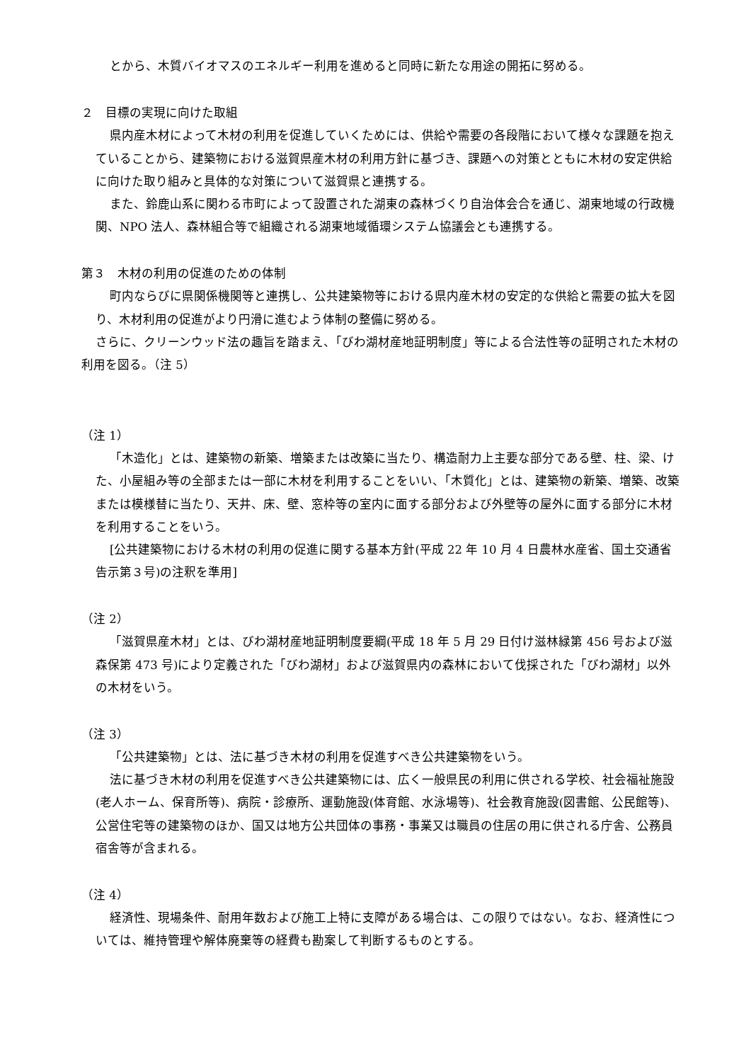とから、木質バイオマスのエネルギー利用を進めると同時に新たな用途の開拓に努める。
２　目標の実現に向けた取組
県内産木材によって木材の利用を促進していくためには、供給や需要の各段階において様々な課題を抱えていることから、建築物における滋賀県産木材の利用方針に基づき、課題への対策とともに木材の安定供給に向けた取り組みと具体的な対策について滋賀県と連携する。
また、鈴鹿山系に関わる市町によって設置された湖東の森林づくり自治体会合を通じ、湖東地域の行政機関、NPO 法人、森林組合等で組織される湖東地域循環システム協議会とも連携する。
第３　木材の利用の促進のための体制
町内ならびに県関係機関等と連携し、公共建築物等における県内産木材の安定的な供給と需要の拡大を図り、木材利用の促進がより円滑に進むよう体制の整備に努める。
さらに、クリーンウッド法の趣旨を踏まえ、「びわ湖材産地証明制度」等による合法性等の証明された木材の利用を図る。（注 5）
（注 1）
「木造化」とは、建築物の新築、増築または改築に当たり、構造耐力上主要な部分である壁、柱、梁、けた、小屋組み等の全部または一部に木材を利用することをいい、「木質化」とは、建築物の新築、増築、改築または模様替に当たり、天井、床、壁、窓枠等の室内に面する部分および外壁等の屋外に面する部分に木材を利用することをいう。
[公共建築物における木材の利用の促進に関する基本方針(平成 22 年 10 月 4 日農林水産省、国土交通省告示第３号)の注釈を準用]
（注 2）
「滋賀県産木材」とは、びわ湖材産地証明制度要綱(平成 18 年 5 月 29 日付け滋林緑第 456 号および滋森保第 473 号)により定義された「びわ湖材」および滋賀県内の森林において伐採された「びわ湖材」以外の木材をいう。
（注 3）
「公共建築物」とは、法に基づき木材の利用を促進すべき公共建築物をいう。
法に基づき木材の利用を促進すべき公共建築物には、広く一般県民の利用に供される学校、社会福祉施設(老人ホーム、保育所等)、病院・診療所、運動施設(体育館、水泳場等)、社会教育施設(図書館、公民館等)、公営住宅等の建築物のほか、国又は地方公共団体の事務・事業又は職員の住居の用に供される庁舎、公務員宿舎等が含まれる。
（注 4）
経済性、現場条件、耐用年数および施工上特に支障がある場合は、この限りではない。なお、経済性については、維持管理や解体廃棄等の経費も勘案して判断するものとする。